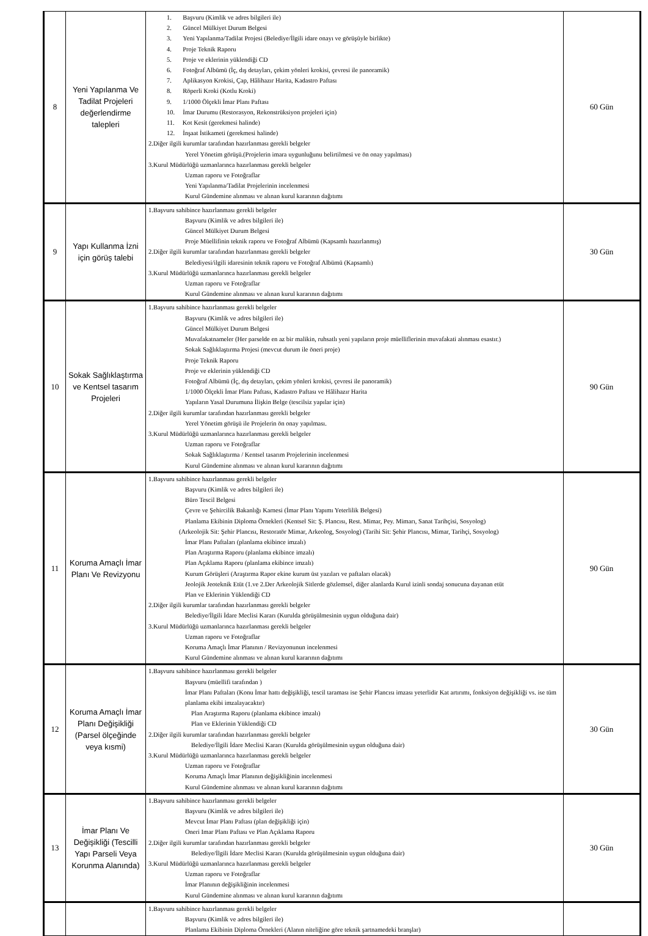| 8 | Yeni Yapılanma Ve Tadilat Projeleri değerlendirme talepleri | 1. Başvuru (Kimlik ve adres bilgileri ile) 2. Güncel Mülkiyet Durum Belgesi 3. Yeni Yapılanma/Tadilat Projesi (Belediye/İlgili idare onayı ve görüşüyle birlikte) 4. Proje Teknik Raporu 5. Proje ve eklerinin yüklendiği CD 6. Fotoğraf Albümü (İç, dış detayları, çekim yönleri krokisi, çevresi ile panoramik) 7. Aplikasyon Krokisi, Çap, Hâlihazır Harita, Kadastro Paftası 8. Röperli Kroki (Kotlu Kroki) 9. 1/1000 Ölçekli İmar Planı Paftası 10. İmar Durumu (Restorasyon, Rekonstrüksiyon projeleri için) 11. Kot Kesit (gerekmesi halinde) 12. İnşaat İstikameti (gerekmesi halinde) 2.Diğer ilgili kurumlar tarafından hazırlanması gerekli belgeler Yerel Yönetim görüşü.(Projelerin imara uygunluğunu belirtilmesi ve ön onay yapılması) 3.Kurul Müdürlüğü uzmanlarınca hazırlanması gerekli belgeler Uzman raporu ve Fotoğraflar Yeni Yapılanma/Tadilat Projelerinin incelenmesi Kurul Gündemine alınması ve alınan kurul kararının dağıtımı | 60 Gün |
| 9 | Yapı Kullanma İzni için görüş talebi | 1.Başvuru sahibince hazırlanması gerekli belgeler Başvuru (Kimlik ve adres bilgileri ile) Güncel Mülkiyet Durum Belgesi Proje Müellifinin teknik raporu ve Fotoğraf Albümü (Kapsamlı hazırlanmış) 2.Diğer ilgili kurumlar tarafından hazırlanması gerekli belgeler Belediyesi/ilgili idaresinin teknik raporu ve Fotoğraf Albümü (Kapsamlı) 3.Kurul Müdürlüğü uzmanlarınca hazırlanması gerekli belgeler Uzman raporu ve Fotoğraflar Kurul Gündemine alınması ve alınan kurul kararının dağıtımı | 30 Gün |
| 10 | Sokak Sağlıklaştırma ve Kentsel tasarım Projeleri | 1.Başvuru sahibince hazırlanması gerekli belgeler Başvuru (Kimlik ve adres bilgileri ile) Güncel Mülkiyet Durum Belgesi Muvafakatnameler (Her parselde en az bir malikin, ruhsatlı yeni yapıların proje müelliflerinin muvafakati alınması esastır.) Sokak Sağlıklaştırma Projesi (mevcut durum ile öneri proje) Proje Teknik Raporu Proje ve eklerinin yüklendiği CD Fotoğraf Albümü (İç, dış detayları, çekim yönleri krokisi, çevresi ile panoramik) 1/1000 Ölçekli İmar Planı Paftası, Kadastro Paftası ve Hâlihazır Harita Yapıların Yasal Durumuna İlişkin Belge (tescilsiz yapılar için) 2.Diğer ilgili kurumlar tarafından hazırlanması gerekli belgeler Yerel Yönetim görüşü ile Projelerin ön onay yapılması. 3.Kurul Müdürlüğü uzmanlarınca hazırlanması gerekli belgeler Uzman raporu ve Fotoğraflar Sokak Sağlıklaştırma / Kentsel tasarım Projelerinin incelenmesi Kurul Gündemine alınması ve alınan kurul kararının dağıtımı | 90 Gün |
| 11 | Koruma Amaçlı İmar Planı Ve Revizyonu | 1.Başvuru sahibince hazırlanması gerekli belgeler Başvuru (Kimlik ve adres bilgileri ile) Büro Tescil Belgesi Çevre ve Şehircilik Bakanlığı Karnesi (İmar Planı Yapımı Yeterlilik Belgesi) Planlama Ekibinin Diploma Örnekleri (Kentsel Sit: Ş. Plancısı, Rest. Mimar, Pey. Mimarı, Sanat Tarihçisi, Sosyolog) (Arkeolojik Sit: Şehir Plancısı, Restoratör Mimar, Arkeolog, Sosyolog) (Tarihi Sit: Şehir Plancısı, Mimar, Tarihçi, Sosyolog) İmar Planı Paftaları (planlama ekibince imzalı) Plan Araştırma Raporu (planlama ekibince imzalı) Plan Açıklama Raporu (planlama ekibince imzalı) Kurum Görüşleri (Araştırma Rapor ekine kurum üst yazıları ve paftaları olacak) Jeolojik Jeoteknik Etüt (1.ve 2.Der Arkeolojik Sitlerde gözlemsel, diğer alanlarda Kurul izinli sondaj sonucuna dayanan etüt Plan ve Eklerinin Yüklendiği CD 2.Diğer ilgili kurumlar tarafından hazırlanması gerekli belgeler Belediye/İlgili İdare Meclisi Kararı (Kurulda görüşülmesinin uygun olduğuna dair) 3.Kurul Müdürlüğü uzmanlarınca hazırlanması gerekli belgeler Uzman raporu ve Fotoğraflar Koruma Amaçlı İmar Planının / Revizyonunun incelenmesi Kurul Gündemine alınması ve alınan kurul kararının dağıtımı | 90 Gün |
| 12 | Koruma Amaçlı İmar Planı Değişikliği (Parsel ölçeğinde veya kısmi) | 1.Başvuru sahibince hazırlanması gerekli belgeler Başvuru (müellifi tarafından ) İmar Planı Paftaları (Konu İmar hattı değişikliği, tescil taraması ise Şehir Plancısı imzası yeterlidir Kat artırımı, fonksiyon değişikliği vs. ise tüm planlama ekibi imzalayacaktır) Plan Araştırma Raporu (planlama ekibince imzalı) Plan ve Eklerinin Yüklendiği CD 2.Diğer ilgili kurumlar tarafından hazırlanması gerekli belgeler Belediye/İlgili İdare Meclisi Kararı (Kurulda görüşülmesinin uygun olduğuna dair) 3.Kurul Müdürlüğü uzmanlarınca hazırlanması gerekli belgeler Uzman raporu ve Fotoğraflar Koruma Amaçlı İmar Planının değişikliğinin incelenmesi Kurul Gündemine alınması ve alınan kurul kararının dağıtımı | 30 Gün |
| 13 | İmar Planı Ve Değişikliği (Tescilli Yapı Parseli Veya Korunma Alanında) | 1.Başvuru sahibince hazırlanması gerekli belgeler Başvuru (Kimlik ve adres bilgileri ile) Mevcut İmar Planı Paftası (plan değişikliği için) Oneri Imar Planı Paftası ve Plan Açıklama Raporu 2.Diğer ilgili kurumlar tarafından hazırlanması gerekli belgeler Belediye/İlgili İdare Meclisi Kararı (Kurulda görüşülmesinin uygun olduğuna dair) 3.Kurul Müdürlüğü uzmanlarınca hazırlanması gerekli belgeler Uzman raporu ve Fotoğraflar İmar Planının değişikliğinin incelenmesi Kurul Gündemine alınması ve alınan kurul kararının dağıtımı | 30 Gün |
| | | 1.Başvuru sahibince hazırlanması gerekli belgeler Başvuru (Kimlik ve adres bilgileri ile) Planlama Ekibinin Diploma Örnekleri (Alanın niteliğine göre teknik şartnamedeki branşlar) | |